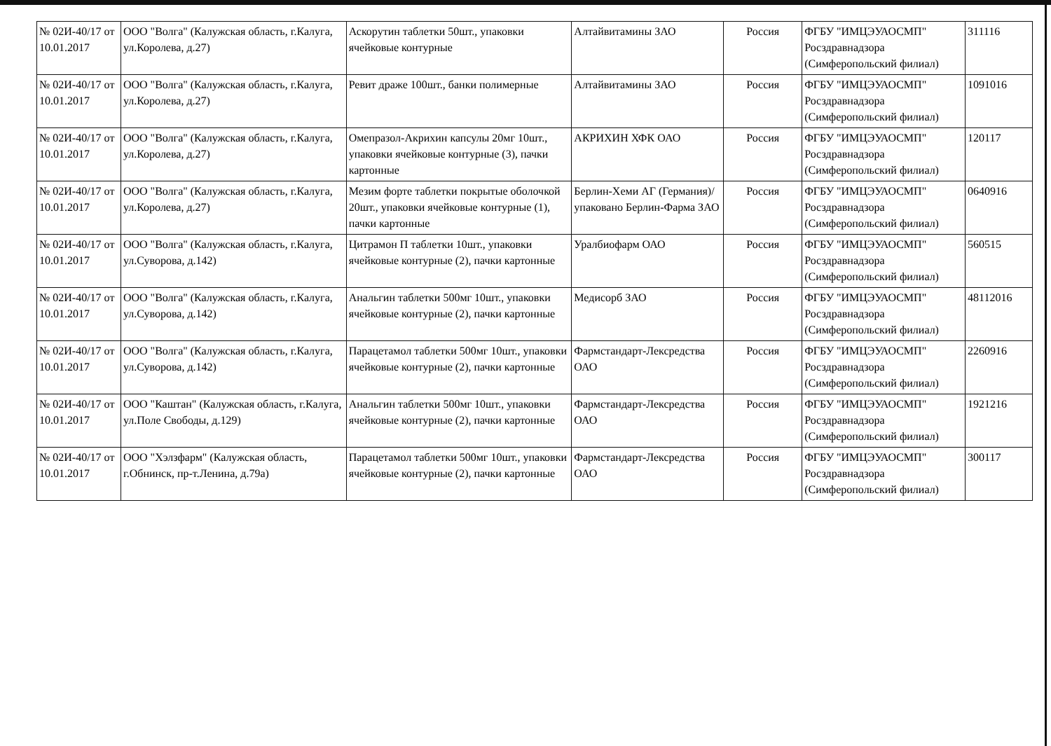| № 02И-40/17 от 10.01.2017 | ООО "Волга" (Калужская область, г.Калуга, ул.Королева, д.27) | Аскорутин таблетки 50шт., упаковки ячейковые контурные | Алтайвитамины ЗАО | Россия | ФГБУ "ИМЦЭУАОСМП" Росздравнадзора (Симферопольский филиал) | 311116 |
| № 02И-40/17 от 10.01.2017 | ООО "Волга" (Калужская область, г.Калуга, ул.Королева, д.27) | Ревит драже 100шт., банки полимерные | Алтайвитамины ЗАО | Россия | ФГБУ "ИМЦЭУАОСМП" Росздравнадзора (Симферопольский филиал) | 1091016 |
| № 02И-40/17 от 10.01.2017 | ООО "Волга" (Калужская область, г.Калуга, ул.Королева, д.27) | Омепразол-Акрихин капсулы 20мг 10шт., упаковки ячейковые контурные (3), пачки картонные | АКРИХИН ХФК ОАО | Россия | ФГБУ "ИМЦЭУАОСМП" Росздравнадзора (Симферопольский филиал) | 120117 |
| № 02И-40/17 от 10.01.2017 | ООО "Волга" (Калужская область, г.Калуга, ул.Королева, д.27) | Мезим форте таблетки покрытые оболочкой 20шт., упаковки ячейковые контурные (1), пачки картонные | Берлин-Хеми АГ (Германия)/упаковано Берлин-Фарма ЗАО | Россия | ФГБУ "ИМЦЭУАОСМП" Росздравнадзора (Симферопольский филиал) | 0640916 |
| № 02И-40/17 от 10.01.2017 | ООО "Волга" (Калужская область, г.Калуга, ул.Суворова, д.142) | Цитрамон П таблетки 10шт., упаковки ячейковые контурные (2), пачки картонные | Уралбиофарм ОАО | Россия | ФГБУ "ИМЦЭУАОСМП" Росздравнадзора (Симферопольский филиал) | 560515 |
| № 02И-40/17 от 10.01.2017 | ООО "Волга" (Калужская область, г.Калуга, ул.Суворова, д.142) | Анальгин таблетки 500мг 10шт., упаковки ячейковые контурные (2), пачки картонные | Медисорб ЗАО | Россия | ФГБУ "ИМЦЭУАОСМП" Росздравнадзора (Симферопольский филиал) | 48112016 |
| № 02И-40/17 от 10.01.2017 | ООО "Волга" (Калужская область, г.Калуга, ул.Суворова, д.142) | Парацетамол таблетки 500мг 10шт., упаковки ячейковые контурные (2), пачки картонные | Фармстандарт-Лексредства ОАО | Россия | ФГБУ "ИМЦЭУАОСМП" Росздравнадзора (Симферопольский филиал) | 2260916 |
| № 02И-40/17 от 10.01.2017 | ООО "Каштан" (Калужская область, г.Калуга, ул.Поле Свободы, д.129) | Анальгин таблетки 500мг 10шт., упаковки ячейковые контурные (2), пачки картонные | Фармстандарт-Лексредства ОАО | Россия | ФГБУ "ИМЦЭУАОСМП" Росздравнадзора (Симферопольский филиал) | 1921216 |
| № 02И-40/17 от 10.01.2017 | ООО "Хэлзфарм" (Калужская область, г.Обнинск, пр-т.Ленина, д.79а) | Парацетамол таблетки 500мг 10шт., упаковки ячейковые контурные (2), пачки картонные | Фармстандарт-Лексредства ОАО | Россия | ФГБУ "ИМЦЭУАОСМП" Росздравнадзора (Симферопольский филиал) | 300117 |